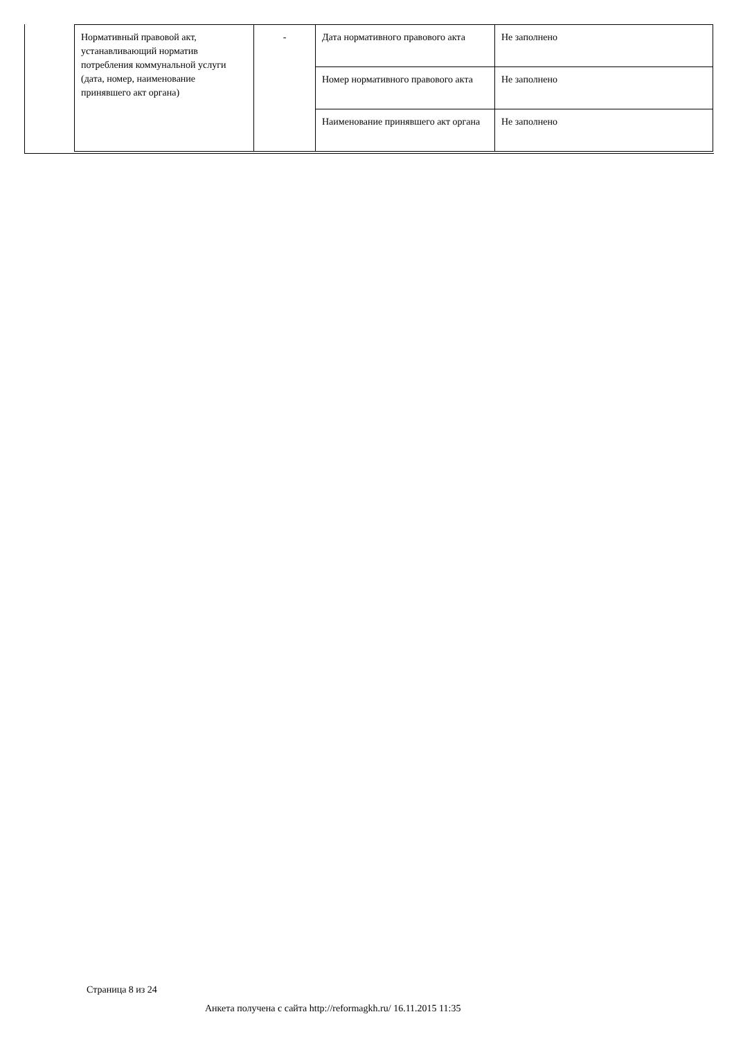| Нормативный правовой акт, устанавливающий норматив потребления коммунальной услуги (дата, номер, наименование принявшего акт органа) | - | Дата нормативного правового акта | Не заполнено |
| | | Номер нормативного правового акта | Не заполнено |
| | | Наименование принявшего акт органа | Не заполнено |
Страница 8 из 24
Анкета получена с сайта http://reformagkh.ru/ 16.11.2015 11:35